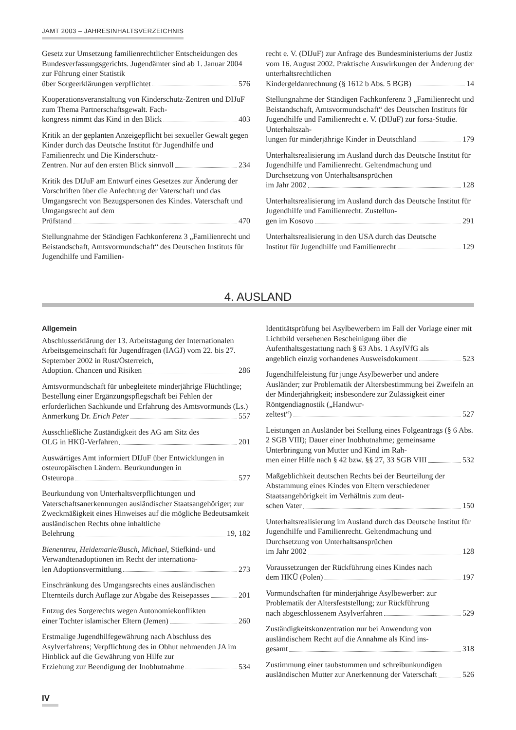JAMT 2003 – JAHRESINHALTSVERZEICHNIS
Gesetz zur Umsetzung familienrechtlicher Entscheidungen des Bundesverfassungsgerichts. Jugendämter sind ab 1. Januar 2004 zur Führung einer Statistik
über Sorgeerklärungen verpflichtet 576
Kooperationsveranstaltung von Kinderschutz-Zentren und DIJuF zum Thema Partnerschaftsgewalt. Fach-
kongress nimmt das Kind in den Blick 403
Kritik an der geplanten Anzeigepflicht bei sexueller Gewalt gegen Kinder durch das Deutsche Institut für Jugendhilfe und Familienrecht und Die Kinderschutz-
Zentren. Nur auf den ersten Blick sinnvoll 234
Kritik des DIJuF am Entwurf eines Gesetzes zur Änderung der Vorschriften über die Anfechtung der Vaterschaft und das Umgangsrecht von Bezugspersonen des Kindes. Vaterschaft und Umgangsrecht auf dem
Prüfstand 470
Stellungnahme der Ständigen Fachkonferenz 3 „Familienrecht und Beistandschaft, Amtsvormundschaft“ des Deutschen Instituts für Jugendhilfe und Familien-
recht e. V. (DIJuF) zur Anfrage des Bundesministeriums der Justiz vom 16. August 2002. Praktische Auswirkungen der Änderung der unterhaltsrechtlichen
Kindergeldanrechnung (§ 1612 b Abs. 5 BGB) 14
Stellungnahme der Ständigen Fachkonferenz 3 „Familienrecht und Beistandschaft, Amtsvormundschaft“ des Deutschen Instituts für Jugendhilfe und Familienrecht e. V. (DIJuF) zur forsa-Studie. Unterhaltszah-
lungen für minderjährige Kinder in Deutschland 179
Unterhaltsrealisierung im Ausland durch das Deutsche Institut für Jugendhilfe und Familienrecht. Geltendmachung und Durchsetzung von Unterhaltsansprüchen
im Jahr 2002 128
Unterhaltsrealisierung im Ausland durch das Deutsche Institut für Jugendhilfe und Familienrecht. Zustellun-
gen im Kosovo 291
Unterhaltsrealisierung in den USA durch das Deutsche
Institut für Jugendhilfe und Familienrecht 129
4. AUSLAND
Allgemein
Abschlusserklärung der 13. Arbeitstagung der Internationalen Arbeitsgemeinschaft für Jugendfragen (IAGJ) vom 22. bis 27. September 2002 in Rust/Österreich,
Adoption. Chancen und Risiken 286
Amtsvormundschaft für unbegleitete minderjährige Flüchtlinge; Bestellung einer Ergänzungspflegschaft bei Fehlen der erforderlichen Sachkunde und Erfahrung des Amtsvormunds (Ls.)
Anmerkung Dr. Erich Peter 557
Ausschließliche Zuständigkeit des AG am Sitz des
OLG in HKÜ-Verfahren 201
Auswärtiges Amt informiert DIJuF über Entwicklungen in osteuropäischen Ländern. Beurkundungen in
Osteuropa 577
Beurkundung von Unterhaltsverpflichtungen und Vaterschaftsanerkennungen ausländischer Staatsangehöriger; zur Zweckmäßigkeit eines Hinweises auf die mögliche Bedeutsamkeit ausländischen Rechts ohne inhaltliche
Belehrung 19, 182
Bienentreu, Heidemarie/Busch, Michael, Stiefkind- und Verwandtenadoptionen im Recht der internationa-
len Adoptionsvermittlung 273
Einschränkung des Umgangsrechts eines ausländischen
Elternteils durch Auflage zur Abgabe des Reisepasses 201
Entzug des Sorgerechts wegen Autonomiekonflikten
einer Tochter islamischer Eltern (Jemen) 260
Erstmalige Jugendhilfegewährung nach Abschluss des Asylverfahrens; Verpflichtung des in Obhut nehmenden JA im Hinblick auf die Gewährung von Hilfe zur
Erziehung zur Beendigung der Inobhutnahme 534
Identitätsprüfung bei Asylbewerbern im Fall der Vorlage einer mit Lichtbild versehenen Bescheinigung über die Aufenthaltsgestattung nach § 63 Abs. 1 AsylVfG als
angeblich einzig vorhandenes Ausweisdokument 523
Jugendhilfeleistung für junge Asylbewerber und andere Ausländer; zur Problematik der Altersbestimmung bei Zweifeln an der Minderjährigkeit; insbesondere zur Zulässigkeit einer Röntgendiagnostik („Handwur-
zeltest“) 527
Leistungen an Ausländer bei Stellung eines Folgeantrags (§ 6 Abs. 2 SGB VIII); Dauer einer Inobhutnahme; gemeinsame Unterbringung von Mutter und Kind im Rah-
men einer Hilfe nach § 42 bzw. §§ 27, 33 SGB VIII 532
Maßgeblichkeit deutschen Rechts bei der Beurteilung der Abstammung eines Kindes von Eltern verschiedener Staatsangehörigkeit im Verhältnis zum deut-
schen Vater 150
Unterhaltsrealisierung im Ausland durch das Deutsche Institut für Jugendhilfe und Familienrecht. Geltendmachung und Durchsetzung von Unterhaltsansprüchen
im Jahr 2002 128
Voraussetzungen der Rückführung eines Kindes nach
dem HKÜ (Polen) 197
Vormundschaften für minderjährige Asylbewerber: zur Problematik der Altersfeststellung; zur Rückführung
nach abgeschlossenem Asylverfahren 529
Zuständigkeitskonzentration nur bei Anwendung von ausländischem Recht auf die Annahme als Kind ins-
gesamt 318
Zustimmung einer taubstummen und schreibunkundigen
ausländischen Mutter zur Anerkennung der Vaterschaft 526
IV